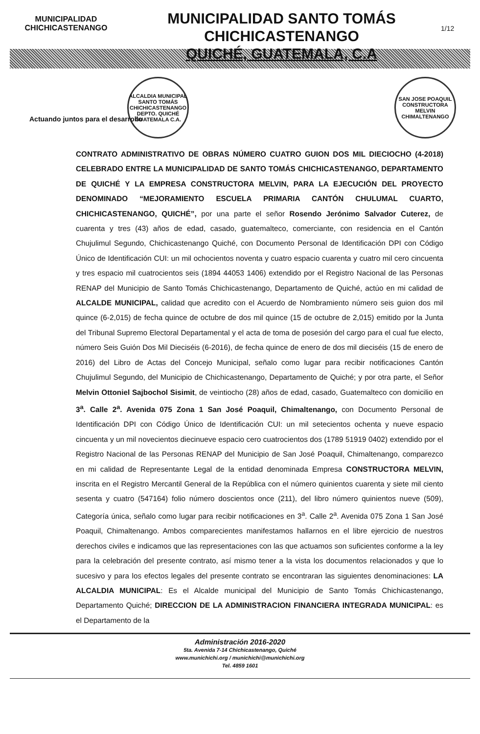MUNICIPALIDAD
CHICHICASTENANGO
MUNICIPALIDAD SANTO TOMÁS CHICHICASTENANGO
QUICHÉ, GUATEMALA, C.A
1/12
ALCALDIA MUNICIPAL
SANTO TOMÁS CHICHICASTENANGO
DEPTO. QUICHÉ
GUATEMALA C.A.
SAN JOSE POAQUIL
CONSTRUCTORA
MELVIN
CHIMALTENANGO
Actuando juntos para el desarrollo
CONTRATO ADMINISTRATIVO DE OBRAS NÚMERO CUATRO GUION DOS MIL DIECIOCHO (4-2018) CELEBRADO ENTRE LA MUNICIPALIDAD DE SANTO TOMÁS CHICHICASTENANGO, DEPARTAMENTO DE QUICHÉ Y LA EMPRESA CONSTRUCTORA MELVIN, PARA LA EJECUCIÓN DEL PROYECTO DENOMINADO “MEJORAMIENTO ESCUELA PRIMARIA CANTÓN CHULUMAL CUARTO, CHICHICASTENANGO, QUICHÉ”, por una parte el señor Rosendo Jerónimo Salvador Cuterez, de cuarenta y tres (43) años de edad, casado, guatemalteco, comerciante, con residencia en el Cantón Chujulimul Segundo, Chichicastenango Quiché, con Documento Personal de Identificación DPI con Código Único de Identificación CUI: un mil ochocientos noventa y cuatro espacio cuarenta y cuatro mil cero cincuenta y tres espacio mil cuatrocientos seis (1894 44053 1406) extendido por el Registro Nacional de las Personas RENAP del Municipio de Santo Tomás Chichicastenango, Departamento de Quiché, actúo en mi calidad de ALCALDE MUNICIPAL, calidad que acredito con el Acuerdo de Nombramiento número seis guion dos mil quince (6-2,015) de fecha quince de octubre de dos mil quince (15 de octubre de 2,015) emitido por la Junta del Tribunal Supremo Electoral Departamental y el acta de toma de posesión del cargo para el cual fue electo, número Seis Guión Dos Mil Dieciséis (6-2016), de fecha quince de enero de dos mil dieciséis (15 de enero de 2016) del Libro de Actas del Concejo Municipal, señalo como lugar para recibir notificaciones Cantón Chujulimul Segundo, del Municipio de Chichicastenango, Departamento de Quiché; y por otra parte, el Señor Melvin Ottoniel Sajbochol Sisimit, de veintiocho (28) años de edad, casado, Guatemalteco con domicilio en 3<sup>a</sup>. Calle 2<sup>a</sup>. Avenida 075 Zona 1 San José Poaquil, Chimaltenango, con Documento Personal de Identificación DPI con Código Único de Identificación CUI: un mil setecientos ochenta y nueve espacio cincuenta y un mil novecientos diecinueve espacio cero cuatrocientos dos (1789 51919 0402) extendido por el Registro Nacional de las Personas RENAP del Municipio de San José Poaquil, Chimaltenango, comparezco en mi calidad de Representante Legal de la entidad denominada Empresa CONSTRUCTORA MELVIN, inscrita en el Registro Mercantil General de la República con el número quinientos cuarenta y siete mil ciento sesenta y cuatro (547164) folio número doscientos once (211), del libro número quinientos nueve (509), Categoría única, señalo como lugar para recibir notificaciones en 3<sup>a</sup>. Calle 2<sup>a</sup>. Avenida 075 Zona 1 San José Poaquil, Chimaltenango. Ambos comparecientes manifestamos hallarnos en el libre ejercicio de nuestros derechos civiles e indicamos que las representaciones con las que actuamos son suficientes conforme a la ley para la celebración del presente contrato, así mismo tener a la vista los documentos relacionados y que lo sucesivo y para los efectos legales del presente contrato se encontraran las siguientes denominaciones: LA ALCALDIA MUNICIPAL: Es el Alcalde municipal del Municipio de Santo Tomás Chichicastenango, Departamento Quiché; DIRECCION DE LA ADMINISTRACION FINANCIERA INTEGRADA MUNICIPAL: es el Departamento de la
Administración 2016-2020
5ta. Avenida 7-14 Chichicastenango, Quiché
www.munichichi.org / munichichi@munichichi.org
Tel. 4859 1601